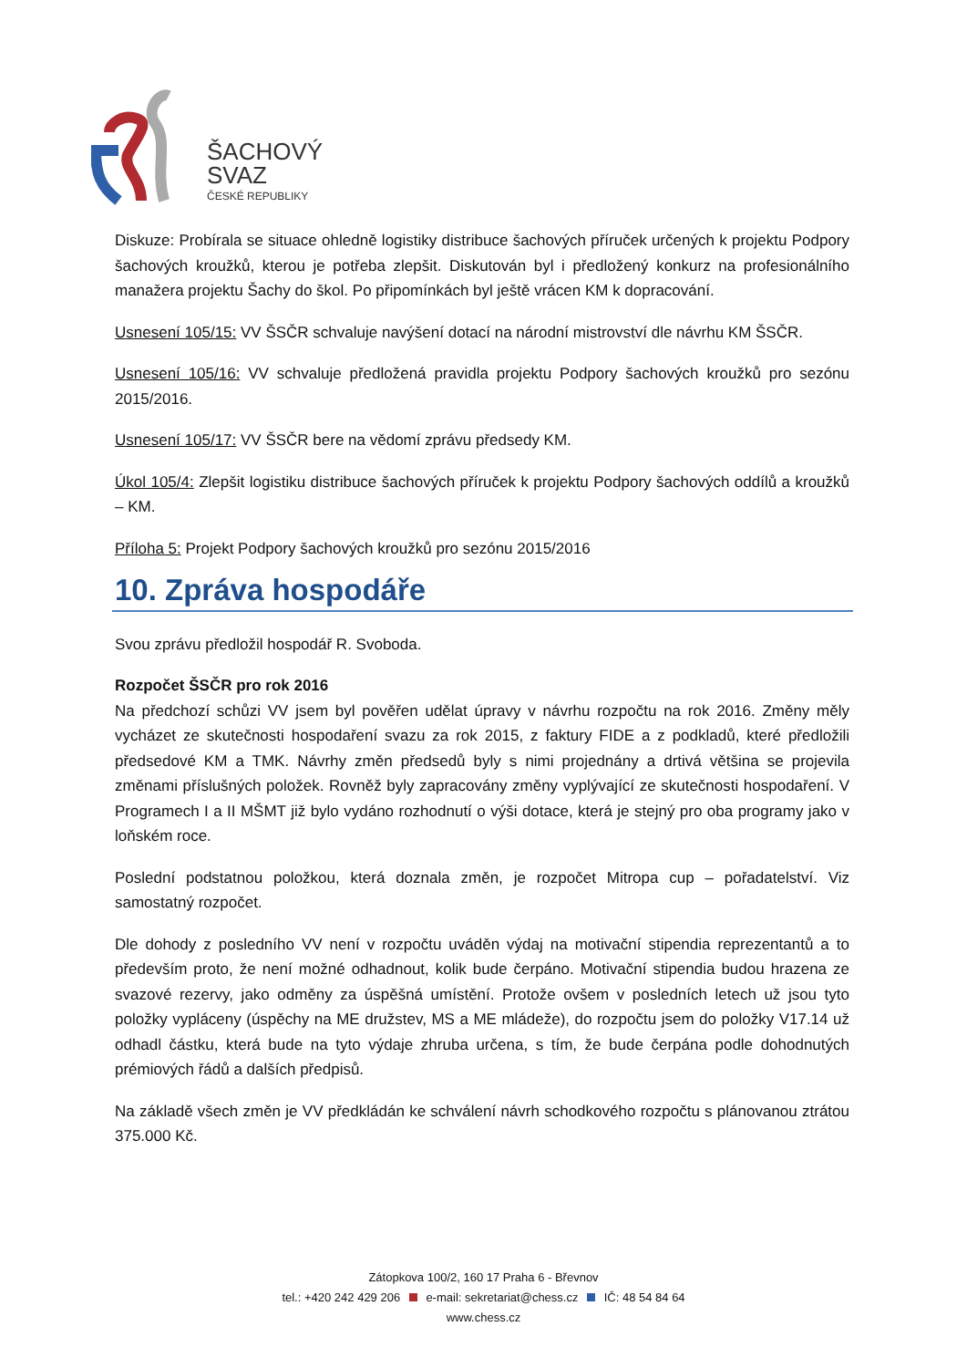ŠACHOVÝ
SVAZ
ČESKÉ REPUBLIKY
Diskuze: Probírala se situace ohledně logistiky distribuce šachových příruček určených k projektu Podpory šachových kroužků, kterou je potřeba zlepšit. Diskutován byl i předložený konkurz na profesionálního manažera projektu Šachy do škol. Po připomínkách byl ještě vrácen KM k dopracování.
Usnesení 105/15: VV ŠSČR schvaluje navýšení dotací na národní mistrovství dle návrhu KM ŠSČR.
Usnesení 105/16: VV schvaluje předložená pravidla projektu Podpory šachových kroužků pro sezónu 2015/2016.
Usnesení 105/17: VV ŠSČR bere na vědomí zprávu předsedy KM.
Úkol 105/4: Zlepšit logistiku distribuce šachových příruček k projektu Podpory šachových oddílů a kroužků – KM.
Příloha 5: Projekt Podpory šachových kroužků pro sezónu 2015/2016
10. Zpráva hospodáře
Svou zprávu předložil hospodář R. Svoboda.
Rozpočet ŠSČR pro rok 2016
Na předchozí schůzi VV jsem byl pověřen udělat úpravy v návrhu rozpočtu na rok 2016. Změny měly vycházet ze skutečnosti hospodaření svazu za rok 2015, z faktury FIDE a z podkladů, které předložili předsedové KM a TMK. Návrhy změn předsedů byly s nimi projednány a drtivá většina se projevila změnami příslušných položek. Rovněž byly zapracovány změny vyplývající ze skutečnosti hospodaření. V Programech I a II MŠMT již bylo vydáno rozhodnutí o výši dotace, která je stejný pro oba programy jako v loňském roce.
Poslední podstatnou položkou, která doznala změn, je rozpočet Mitropa cup – pořadatelství. Viz samostatný rozpočet.
Dle dohody z posledního VV není v rozpočtu uváděn výdaj na motivační stipendia reprezentantů a to především proto, že není možné odhadnout, kolik bude čerpáno. Motivační stipendia budou hrazena ze svazové rezervy, jako odměny za úspěšná umístění. Protože ovšem v posledních letech už jsou tyto položky vypláceny (úspěchy na ME družstev, MS a ME mládeže), do rozpočtu jsem do položky V17.14 už odhadl částku, která bude na tyto výdaje zhruba určena, s tím, že bude čerpána podle dohodnutých prémiových řádů a dalších předpisů.
Na základě všech změn je VV předkládán ke schválení návrh schodkového rozpočtu s plánovanou ztrátou 375.000 Kč.
Zátopkova 100/2, 160 17 Praha 6 - Břevnov
tel.: +420 242 429 206 e-mail: sekretariat@chess.cz IČ: 48 54 84 64
www.chess.cz